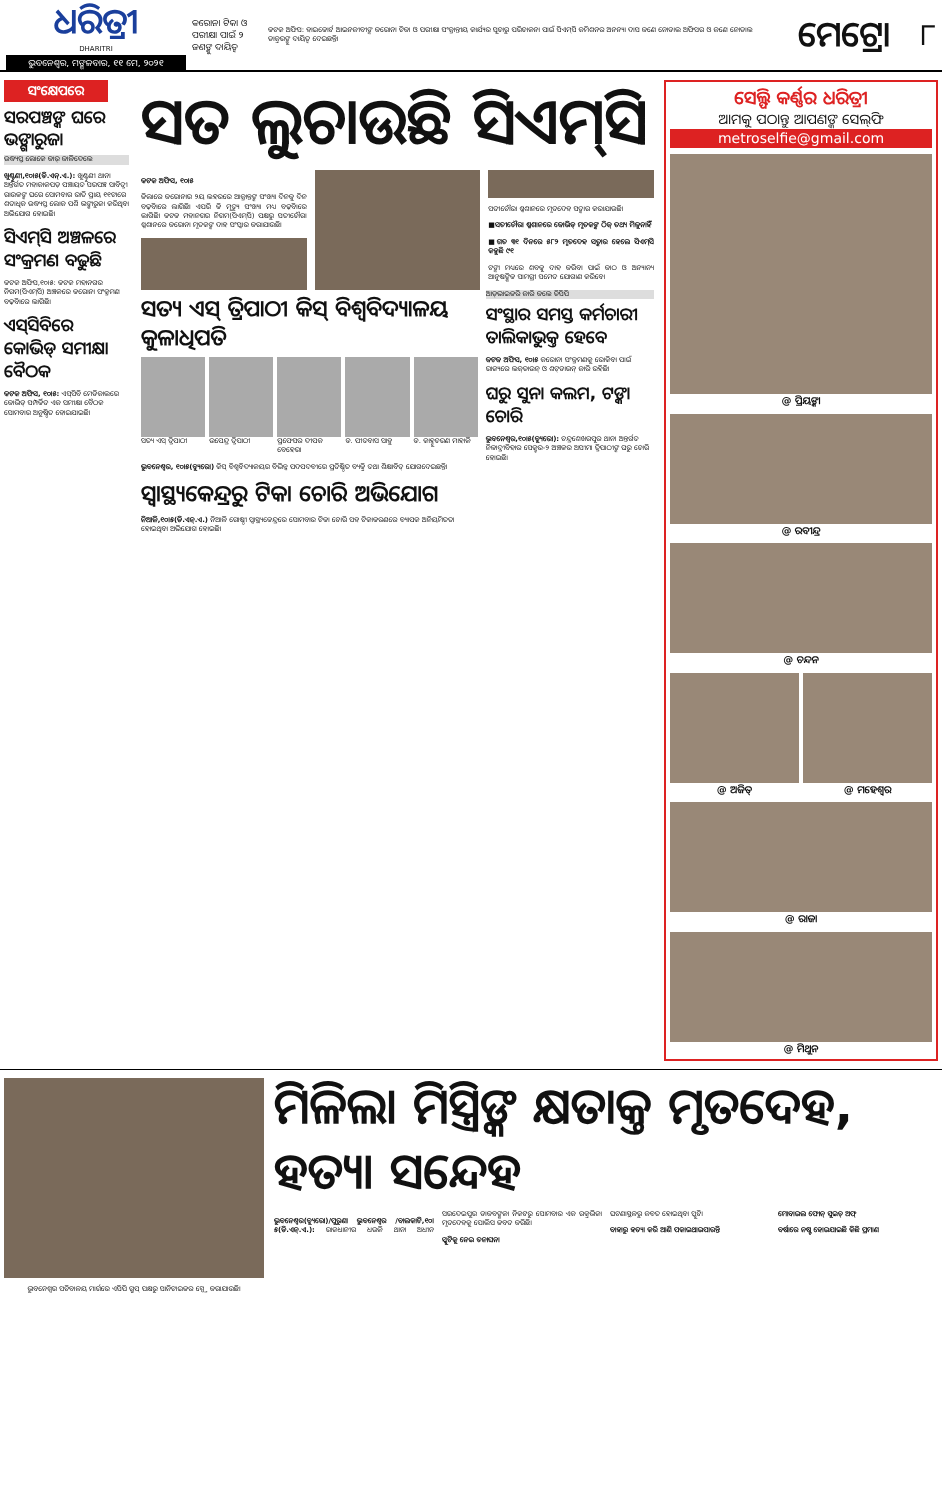ଧରିତ୍ରୀ
DHARITRI
ଭୁବନେଶ୍ୱର, ମଙ୍ଗଳବାର, ୧୧ ମେ, ୨୦୨୧
କରୋନା ଟିକା ଓ ପରୀକ୍ଷା ପାଇଁ ୨ ଜଣଙ୍କୁ ଦାୟିତ୍ୱ
କଟକ ଅଫିସ: ହାଇକୋର୍ଟ ଆଇନଜୀବୀଙ୍କ କରୋନା ଟିକା ଓ ପରୀକ୍ଷା ସଂକ୍ରାନ୍ତୀୟ କାର୍ଯ୍ୟର ସୂଚାରୁ ପରିଚାଳନା ପାଇଁ ସିଏମ୍‌ସି କମିଶନର ଅନନ୍ୟା ଦାସ ଜଣେ ନୋଡାଲ ଅଫିସର ଓ ଜଣେ ନୋଡାଲ ଡାକ୍ତରଙ୍କୁ ଦାୟିତ୍ୱ ଦେଇଛନ୍ତି।
ମେଟ୍ରୋ ୮
ସଂକ୍ଷେପରେ
ସରପଞ୍ଚଙ୍କ ଘରେ ଭଙ୍ଗାରୁଜା
ଉଦ୍ଧ୍ୟସ୍ତ ଲୋକେ କାର୍ ଜାଳିଦେଲେ
ଖୁଣ୍ଟୁଣୀ,୧୦।୫(ଡି.ଏନ୍.ଏ.): ଖୁଣ୍ଟୁଣୀ ଥାନା ଅନ୍ତର୍ଗତ ମହାକାଳପଡ଼ ପଞ୍ଚାୟତ ସରପଞ୍ଚ ସାବିତ୍ରୀ ରାଉଳଙ୍କ ଘରେ ସୋମବାର ରାତି ପ୍ରାୟ ୧୧ଟାରେ ଶତାଧିକ ଉଦ୍ଧ୍ୟସ୍ତ ଲୋକ ପଶି ଭଙ୍ଗାରୁଜା କରିଥିବା ଅଭିଯୋଗ ହୋଇଛି।
ସିଏମ୍‌ସି ଅଞ୍ଚଳରେ ସଂକ୍ରମଣ ବଢୁଛି
କଟକ ଅଫିସ,୧୦।୫: କଟକ ମହାନଗର ନିଗମ(ସିଏମ୍‌ସି) ଅଞ୍ଚଳରେ କରୋନା ସଂକ୍ରମଣ ବଢ଼ିବାରେ ଲାଗିଛି।
ଏସ୍‌ସିବିରେ କୋଭିଡ୍ ସମୀକ୍ଷା ବୈଠକ
କଟକ ଅଫିସ, ୧୦।୫: ଏସ୍‌ସିବି ମେଡିକାଲରେ କୋଭିଡ୍ ସମ୍ପର୍କିତ ଏକ ସମୀକ୍ଷା ବୈଠକ ସୋମବାର ଅନୁଷ୍ଠିତ ହୋଇଯାଇଛି।
ସତ ଲୁଚାଉଛି ସିଏମ୍‌ସି
କଟକ ଅଫିସ, ୧୦।୫
ଜିଲାରେ କରୋନାର ୨ୟ ଲହରରେ ଆକ୍ରାନ୍ତଙ୍କ ସଂଖ୍ୟା ଦିନକୁ ଦିନ ବଢ଼ିବାରେ ଲାଗିଛି। ଏପରି କି ମୃତ୍ୟୁ ସଂଖ୍ୟା ମଧ୍ୟ ବଢ଼ିବାରେ ଲାଗିଛି। କଟକ ମହାନଗର ନିଗମ(ସିଏମ୍‌ସି) ପକ୍ଷରୁ ସତୀଚୌରା ଶ୍ମଶାନରେ କରୋନା ମୃତକଙ୍କ ଦାହ ସଂସ୍କାର କରାଯାଉଛି।
ସତୀଚୌରା ଶ୍ମଶାନରେ ମୃତଦେହ ସତ୍କାର କରାଯାଉଛି।
■ସତୀଚୌରା ଶ୍ମଶାନରେ କୋଭିଡ୍ ମୃତକଙ୍କ ଠିକ୍ ତଥ୍ୟ ମିଳୁନାହିଁ
■ଗତ ୩୧ ଦିନରେ ୫୮୨ ମୃତଦେହ ସତ୍କାର ହେଲେ ସିଏମ୍‌ସି କହୁଛି ୯୧
ଟଙ୍କା ମଧ୍ୟରେ ଶବକୁ ଦାହ କରିବା ପାଇଁ କାଠ ଓ ଅନ୍ୟାନ୍ୟ ଆନୁଷଙ୍ଗିକ ସାମଗ୍ରୀ ସମେତ ଯୋଗାଣ କରିବେ।
ସତ୍ୟ ଏସ୍ ତ୍ରିପାଠୀ କିସ୍ ବିଶ୍ୱବିଦ୍ୟାଳୟ କୁଳାଧିପତି
ସତ୍ୟ ଏସ୍ ତ୍ରିପାଠୀ ଉପେନ୍ଦ୍ର ତ୍ରିପାଠୀ ପ୍ରଫେସର ଦୀପକ ବେହେରା ଡ. ପୀତବାସ ସାହୁ ଡ. କାହ୍ନୁଚରଣ ମାହାଳି
ଭୁବନେଶ୍ୱର, ୧୦।୫(ବ୍ୟୁରୋ) କିସ୍ ବିଶ୍ୱବିଦ୍ୟାଳୟର ବିଭିନ୍ନ ପଦପଦବୀରେ ପ୍ରତିଷ୍ଠିତ ବ୍ୟକ୍ତି ତଥା ଶିକ୍ଷାବିତ୍ ଯୋଗଦେଇଛନ୍ତି।
ସ୍ୱାସ୍ଥ୍ୟକେନ୍ଦ୍ରରୁ ଟିକା ଚୋରି ଅଭିଯୋଗ
ନିଆଳି,୧୦।୫(ଡି.ଏନ୍.ଏ.) ନିଆଳି ଗୋଷ୍ଠୀ ସ୍ୱାସ୍ଥ୍ୟକେନ୍ଦ୍ରରେ ସୋମବାର ଟିକା ଚୋରି ସହ ଟିକାକରଣରେ ବ୍ୟାପକ ଅନିୟମିତତା ହୋଇଥିବା ଅଭିଯୋଗ ହୋଇଛି।
ଆଡ୍‌ଭାଇଜରି ଜାରି କଲେ ଡିସିପି
ସଂସ୍ଥାର ସମସ୍ତ କର୍ମଚାରୀ ତାଲିକାଭୁକ୍ତ ହେବେ
କଟକ ଅଫିସ, ୧୦।୫ କରୋନା ସଂକ୍ରମଣକୁ ରୋକିବା ପାଇଁ ରାଜ୍ୟରେ ଲକ୍‌ଡାଉନ୍ ଓ ଶଟ୍‌ଡାଉନ୍ ଜାରି ରହିଛି।
ଘରୁ ସୁନା କଲମ, ଟଙ୍କା ଚୋରି
ଭୁବନେଶ୍ୱର,୧୦।୫(ବ୍ୟୁରୋ): ଚନ୍ଦ୍ରଶେଖରପୁର ଥାନା ଅନ୍ତର୍ଗତ ନିଳାଦ୍ରୀବିହାର ସେକ୍ଟର-୨ ଅଞ୍ଚଳର ଅସୀମା ତ୍ରିପାଠୀଙ୍କ ଘରୁ ଚୋରି ହୋଇଛି।
ସେଲ୍ଫି କର୍ଣ୍ଣର ଧରିତ୍ରୀ
ଆମକୁ ପଠାନ୍ତୁ ଆପଣଙ୍କ ସେଲ୍‌ଫି
metroselfie@gmail.com
@ ପ୍ରିୟଙ୍କା
@ ରବୀନ୍ଦ୍ର
@ ଚନ୍ଦନ
@ ଅଜିତ୍ @ ମହେଶ୍ୱର
@ ରାଜା
@ ମିଥୁନ
ଭୁବନେଶ୍ୱର ସଚିବାଳୟ ମାର୍ଗରେ ଏସିପି ଗ୍ରୁପ୍ ପକ୍ଷରୁ ସାନିଟାଇଜର ସ୍ପ୍ରେ କରାଯାଉଛି।
ମିଳିଲା ମିସ୍ତ୍ରିଙ୍କ କ୍ଷତାକ୍ତ ମୃତଦେହ, ହତ୍ୟା ସନ୍ଦେହ
ଭୁବନେଶ୍ୱର(ବ୍ୟୁରୋ)/ପୁରୁଣା ଭୁବନେଶ୍ୱର /ବାଲକାଟି,୧୦।୫(ଡି.ଏନ୍.ଏ.): ରାଜଧାନୀର ଧଉଳି ଥାନା ଅଧୀନ ସରଦେଇପୁର ଡାକବଙ୍ଗଳା ନିକଟରୁ ସୋମବାର ଏକ ରକ୍ତଭିଜା ମୃତଦେହକୁ ପୋଲିସ ଜବତ କରିଛି।
ସ୍କୁଟିକୁ ନେଇ ତନାଘନା
ଘଟଣାସ୍ଥଳରୁ ଜବତ ହୋଇଥିବା ସ୍କୁଟି।
ବାହାରୁ ହତ୍ୟା କରି ଆଣି ପକାଇଥାଇପାରନ୍ତି
ମୋବାଇଲ ଫୋନ୍ ସୁଇଚ୍ ଅଫ୍
ବର୍ଷାରେ ନଷ୍ଟ ହୋଇଯାଇଛି କିଛି ପ୍ରମାଣ